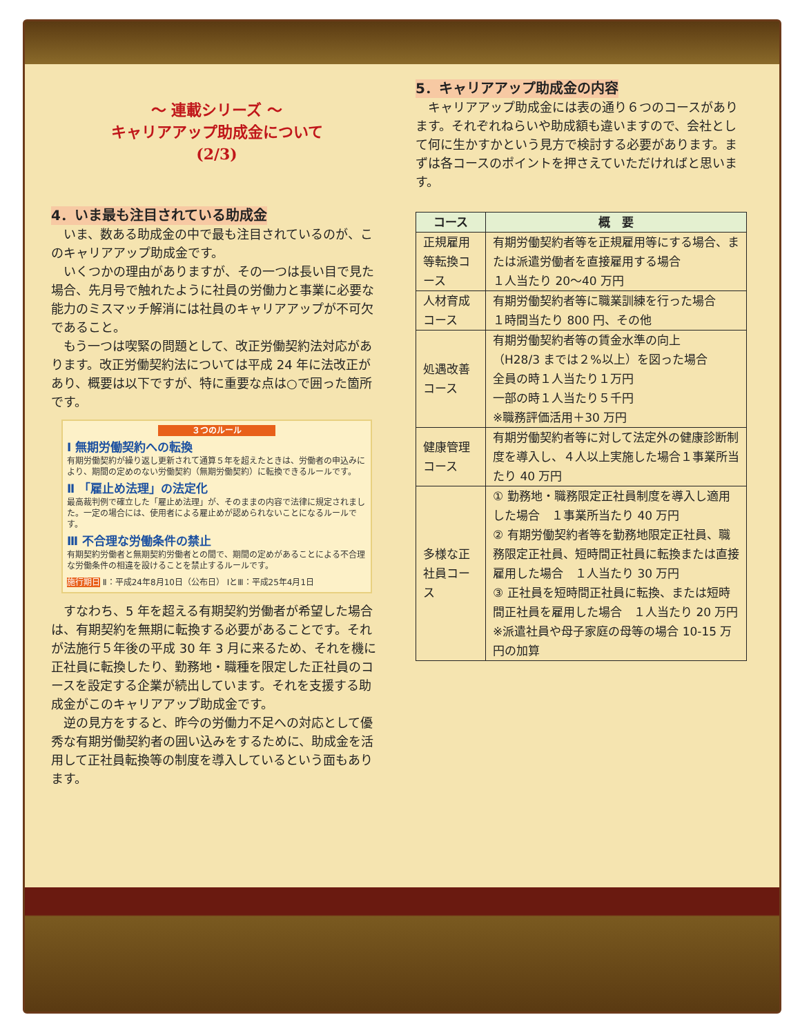～ 連載シリーズ ～
キャリアアップ助成金について
(2/3)
4．いま最も注目されている助成金
いま、数ある助成金の中で最も注目されているのが、このキャリアアップ助成金です。
いくつかの理由がありますが、その一つは長い目で見た場合、先月号で触れたように社員の労働力と事業に必要な能力のミスマッチ解消には社員のキャリアアップが不可欠であること。
もう一つは喫緊の問題として、改正労働契約法対応があります。改正労働契約法については平成 24 年に法改正があり、概要は以下ですが、特に重要な点は○で囲った箇所です。
３つのルール
Ⅰ 無期労働契約への転換
有期労働契約が繰り返し更新されて通算５年を超えたときは、労働者の申込みにより、期間の定めのない労働契約（無期労働契約）に転換できるルールです。
Ⅱ 「雇止め法理」の法定化
最高裁判例で確立した「雇止め法理」が、そのままの内容で法律に規定されました。一定の場合には、使用者による雇止めが認められないことになるルールです。
Ⅲ 不合理な労働条件の禁止
有期契約労働者と無期契約労働者との間で、期間の定めがあることによる不合理な労働条件の相違を設けることを禁止するルールです。
施行期日 Ⅱ：平成24年8月10日（公布日） ⅠとⅢ：平成25年4月1日
すなわち、5 年を超える有期契約労働者が希望した場合は、有期契約を無期に転換する必要があることです。それが法施行５年後の平成 30 年 3 月に来るため、それを機に正社員に転換したり、勤務地・職種を限定した正社員のコースを設定する企業が続出しています。それを支援する助成金がこのキャリアアップ助成金です。
逆の見方をすると、昨今の労働力不足への対応として優秀な有期労働契約者の囲い込みをするために、助成金を活用して正社員転換等の制度を導入しているという面もあります。
5．キャリアアップ助成金の内容
キャリアアップ助成金には表の通り６つのコースがあります。それぞれねらいや助成額も違いますので、会社として何に生かすかという見方で検討する必要があります。まずは各コースのポイントを押さえていただければと思います。
| コース | 概 要 |
| --- | --- |
| 正規雇用等転換コース | 有期労働契約者等を正規雇用等にする場合、または派遣労働者を直接雇用する場合 １人当たり 20～40 万円 |
| 人材育成コース | 有期労働契約者等に職業訓練を行った場合 １時間当たり 800 円、その他 |
| 処遇改善コース | 有期労働契約者等の賃金水準の向上 （H28/3 までは２%以上）を図った場合 全員の時１人当たり１万円 一部の時１人当たり５千円 ※職務評価活用＋30 万円 |
| 健康管理コース | 有期労働契約者等に対して法定外の健康診断制度を導入し、４人以上実施した場合１事業所当たり 40 万円 |
| 多様な正社員コース | ① 勤務地・職務限定正社員制度を導入し適用した場合 １事業所当たり 40 万円 ② 有期労働契約者等を勤務地限定正社員、職務限定正社員、短時間正社員に転換または直接雇用した場合 １人当たり 30 万円 ③ 正社員を短時間正社員に転換、または短時間正社員を雇用した場合 １人当たり 20 万円 ※派遣社員や母子家庭の母等の場合 10-15 万円の加算 |